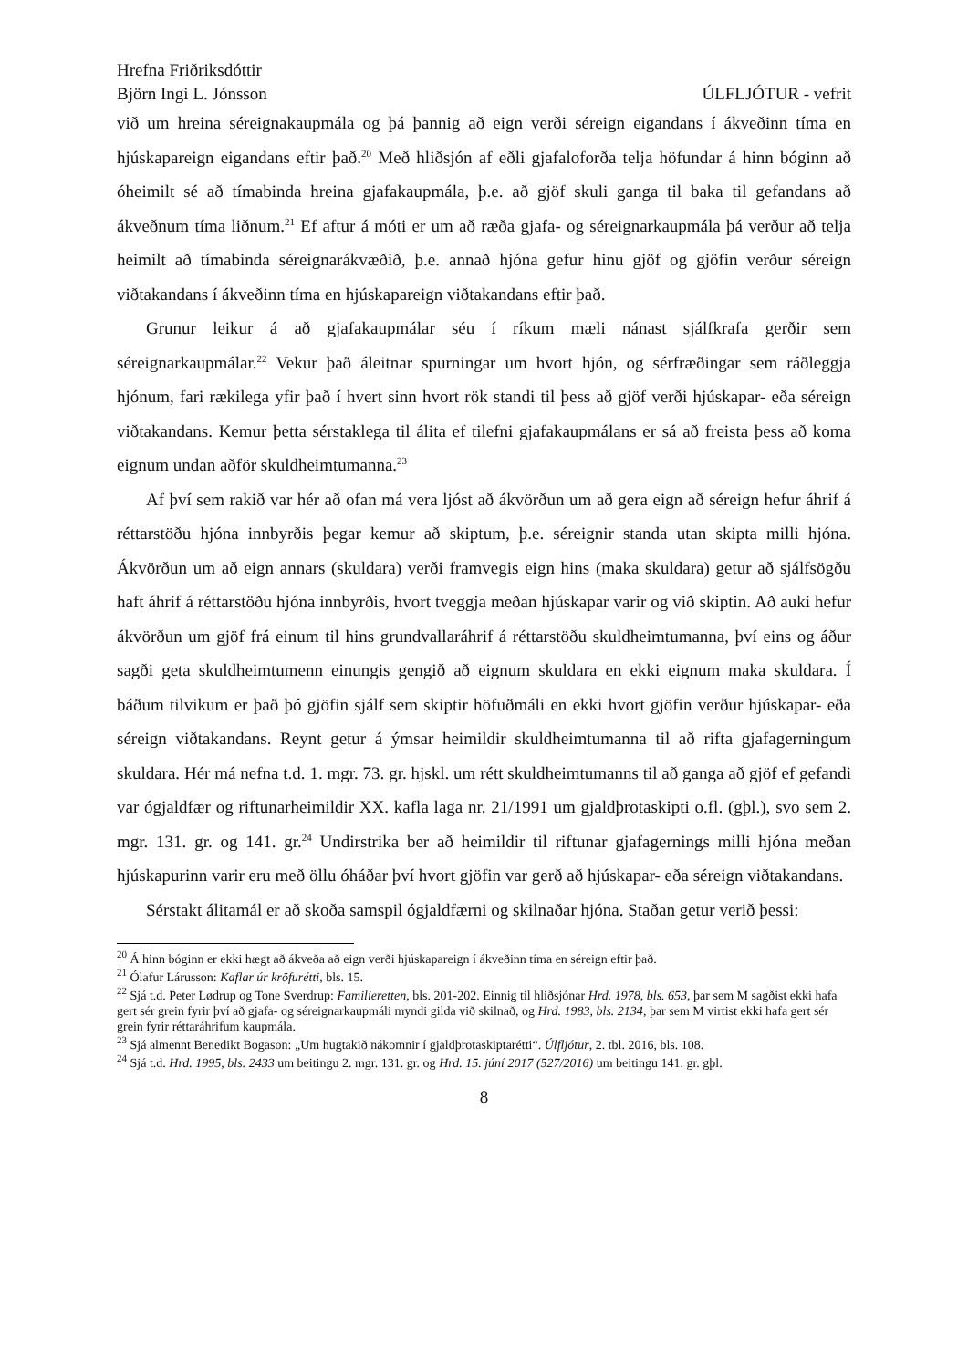Hrefna Friðriksdóttir
Björn Ingi L. Jónsson ÚLFLJÓTUR - vefrit
við um hreina séreignakaupmála og þá þannig að eign verði séreign eigandans í ákveðinn tíma en hjúskapareign eigandans eftir það.<sup>20</sup> Með hliðsjón af eðli gjafaloforða telja höfundar á hinn bóginn að óheimilt sé að tímabinda hreina gjafakaupmála, þ.e. að gjöf skuli ganga til baka til gefandans að ákveðnum tíma liðnum.<sup>21</sup> Ef aftur á móti er um að ræða gjafa- og séreignarkaupmála þá verður að telja heimilt að tímabinda séreignarákvæðið, þ.e. annað hjóna gefur hinu gjöf og gjöfin verður séreign viðtakandans í ákveðinn tíma en hjúskapareign viðtakandans eftir það.
Grunur leikur á að gjafakaupmálar séu í ríkum mæli nánast sjálfkrafa gerðir sem séreignarkaupmálar.<sup>22</sup> Vekur það áleitnar spurningar um hvort hjón, og sérfræðingar sem ráðleggja hjónum, fari rækilega yfir það í hvert sinn hvort rök standi til þess að gjöf verði hjúskapar- eða séreign viðtakandans. Kemur þetta sérstaklega til álita ef tilefni gjafakaupmálans er sá að freista þess að koma eignum undan aðför skuldheimtumanna.<sup>23</sup>
Af því sem rakið var hér að ofan má vera ljóst að ákvörðun um að gera eign að séreign hefur áhrif á réttarstöðu hjóna innbyrðis þegar kemur að skiptum, þ.e. séreignir standa utan skipta milli hjóna. Ákvörðun um að eign annars (skuldara) verði framvegis eign hins (maka skuldara) getur að sjálfsögðu haft áhrif á réttarstöðu hjóna innbyrðis, hvort tveggja meðan hjúskapar varir og við skiptin. Að auki hefur ákvörðun um gjöf frá einum til hins grundvallaráhrif á réttarstöðu skuldheimtumanna, því eins og áður sagði geta skuldheimtumenn einungis gengið að eignum skuldara en ekki eignum maka skuldara. Í báðum tilvikum er það þó gjöfin sjálf sem skiptir höfuðmáli en ekki hvort gjöfin verður hjúskapar- eða séreign viðtakandans. Reynt getur á ýmsar heimildir skuldheimtumanna til að rifta gjafagerningum skuldara. Hér má nefna t.d. 1. mgr. 73. gr. hjskl. um rétt skuldheimtumanns til að ganga að gjöf ef gefandi var ógjaldfær og riftunarheimildir XX. kafla laga nr. 21/1991 um gjaldþrotaskipti o.fl. (gþl.), svo sem 2. mgr. 131. gr. og 141. gr.<sup>24</sup> Undirstrika ber að heimildir til riftunar gjafagernings milli hjóna meðan hjúskapurinn varir eru með öllu óháðar því hvort gjöfin var gerð að hjúskapar- eða séreign viðtakandans.
Sérstakt álitamál er að skoða samspil ógjaldfærni og skilnaðar hjóna. Staðan getur verið þessi:
<sup>20</sup> Á hinn bóginn er ekki hægt að ákveða að eign verði hjúskapareign í ákveðinn tíma en séreign eftir það.
<sup>21</sup> Ólafur Lárusson: Kaflar úr kröfurétti, bls. 15.
<sup>22</sup> Sjá t.d. Peter Lødrup og Tone Sverdrup: Familieretten, bls. 201-202. Einnig til hliðsjónar Hrd. 1978, bls. 653, þar sem M sagðist ekki hafa gert sér grein fyrir því að gjafa- og séreignarkaupmáli myndi gilda við skilnað, og Hrd. 1983, bls. 2134, þar sem M virtist ekki hafa gert sér grein fyrir réttaráhrifum kaupmála.
<sup>23</sup> Sjá almennt Benedikt Bogason: „Um hugtakið nákomnir í gjaldþrotaskiptarétti“. Úlfljótur, 2. tbl. 2016, bls. 108.
<sup>24</sup> Sjá t.d. Hrd. 1995, bls. 2433 um beitingu 2. mgr. 131. gr. og Hrd. 15. júní 2017 (527/2016) um beitingu 141. gr. gþl.
8